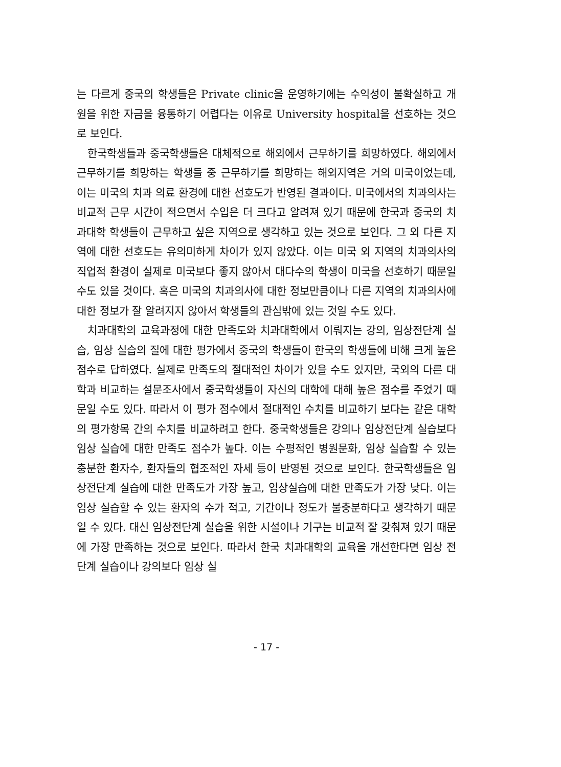는 다르게 중국의 학생들은 Private clinic을 운영하기에는 수익성이 불확실하고 개원을 위한 자금을 융통하기 어렵다는 이유로 University hospital을 선호하는 것으로 보인다.
한국학생들과 중국학생들은 대체적으로 해외에서 근무하기를 희망하였다. 해외에서 근무하기를 희망하는 학생들 중 근무하기를 희망하는 해외지역은 거의 미국이었는데, 이는 미국의 치과 의료 환경에 대한 선호도가 반영된 결과이다. 미국에서의 치과의사는 비교적 근무 시간이 적으면서 수입은 더 크다고 알려져 있기 때문에 한국과 중국의 치과대학 학생들이 근무하고 싶은 지역으로 생각하고 있는 것으로 보인다. 그 외 다른 지역에 대한 선호도는 유의미하게 차이가 있지 않았다. 이는 미국 외 지역의 치과의사의 직업적 환경이 실제로 미국보다 좋지 않아서 대다수의 학생이 미국을 선호하기 때문일 수도 있을 것이다. 혹은 미국의 치과의사에 대한 정보만큼이나 다른 지역의 치과의사에 대한 정보가 잘 알려지지 않아서 학생들의 관심밖에 있는 것일 수도 있다.
치과대학의 교육과정에 대한 만족도와 치과대학에서 이뤄지는 강의, 임상전단계 실습, 임상 실습의 질에 대한 평가에서 중국의 학생들이 한국의 학생들에 비해 크게 높은 점수로 답하였다. 실제로 만족도의 절대적인 차이가 있을 수도 있지만, 국외의 다른 대학과 비교하는 설문조사에서 중국학생들이 자신의 대학에 대해 높은 점수를 주었기 때문일 수도 있다. 따라서 이 평가 점수에서 절대적인 수치를 비교하기 보다는 같은 대학의 평가항목 간의 수치를 비교하려고 한다. 중국학생들은 강의나 임상전단계 실습보다 임상 실습에 대한 만족도 점수가 높다. 이는 수평적인 병원문화, 임상 실습할 수 있는 충분한 환자수, 환자들의 협조적인 자세 등이 반영된 것으로 보인다. 한국학생들은 임상전단계 실습에 대한 만족도가 가장 높고, 임상실습에 대한 만족도가 가장 낮다. 이는 임상 실습할 수 있는 환자의 수가 적고, 기간이나 정도가 불충분하다고 생각하기 때문일 수 있다. 대신 임상전단계 실습을 위한 시설이나 기구는 비교적 잘 갖춰져 있기 때문에 가장 만족하는 것으로 보인다. 따라서 한국 치과대학의 교육을 개선한다면 임상 전단계 실습이나 강의보다 임상 실
- 17 -